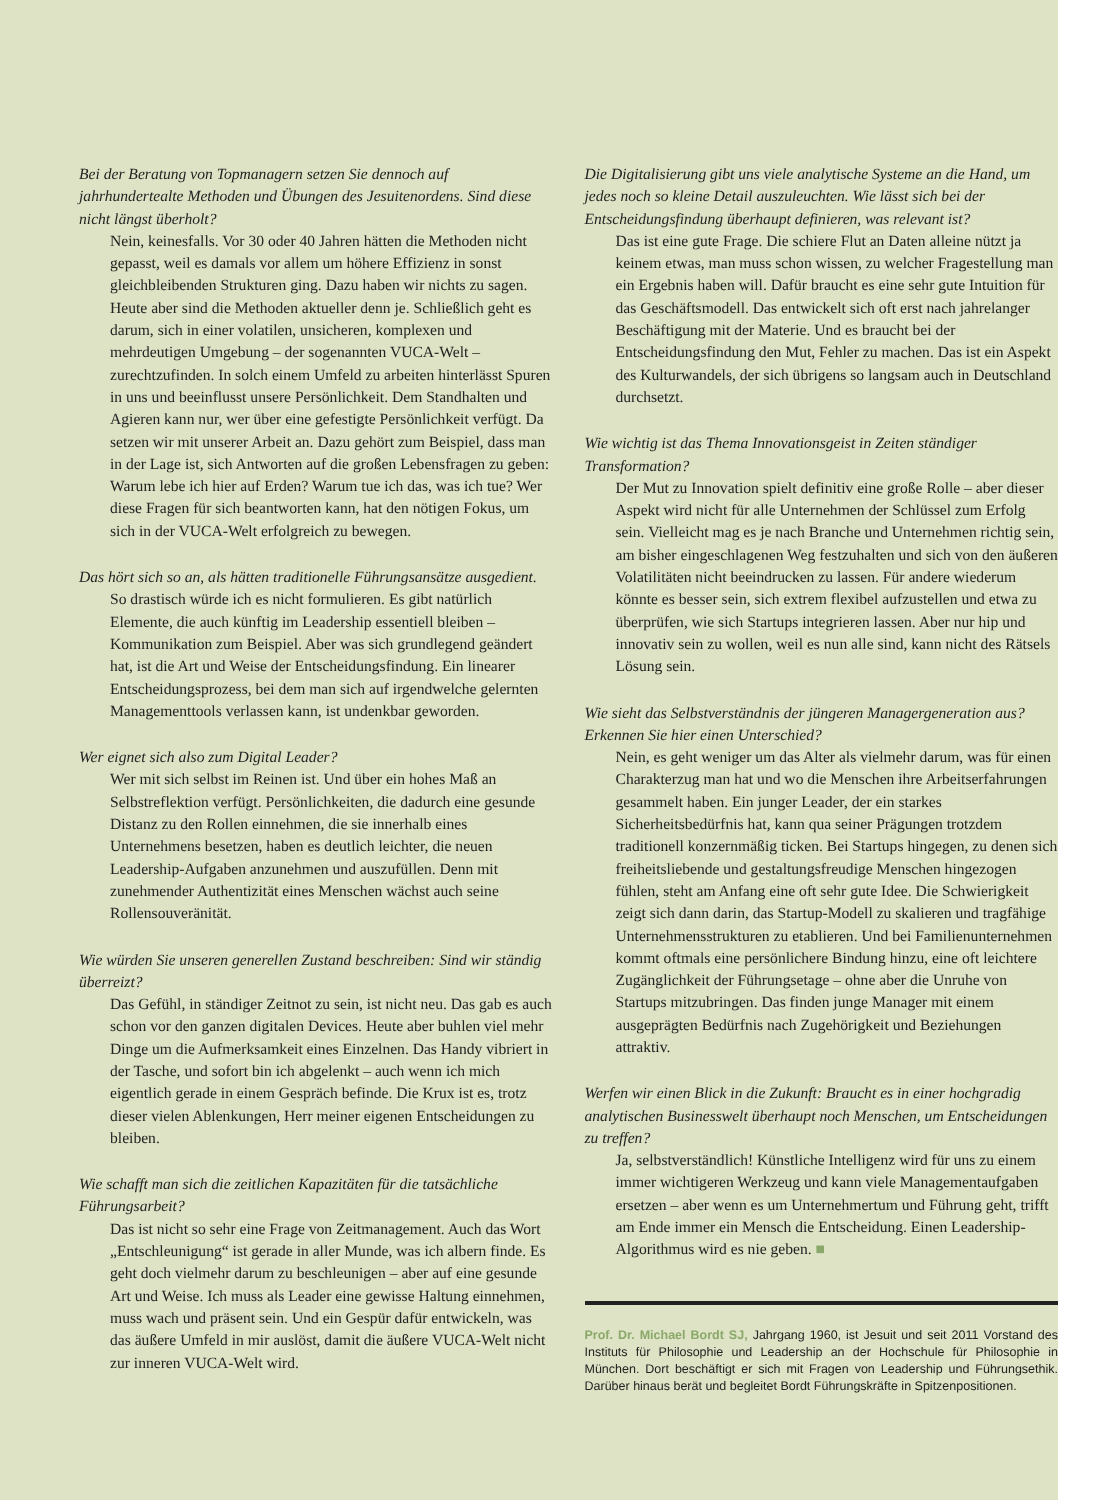Bei der Beratung von Topmanagern setzen Sie dennoch auf jahrhundertealte Methoden und Übungen des Jesuitenordens. Sind diese nicht längst überholt?
Nein, keinesfalls. Vor 30 oder 40 Jahren hätten die Methoden nicht gepasst, weil es damals vor allem um höhere Effizienz in sonst gleichbleibenden Strukturen ging. Dazu haben wir nichts zu sagen. Heute aber sind die Methoden aktueller denn je. Schließlich geht es darum, sich in einer volatilen, unsicheren, komplexen und mehrdeutigen Umgebung – der sogenannten VUCA-Welt – zurechtzufinden. In solch einem Umfeld zu arbeiten hinterlässt Spuren in uns und beeinflusst unsere Persönlichkeit. Dem Standhalten und Agieren kann nur, wer über eine gefestigte Persönlichkeit verfügt. Da setzen wir mit unserer Arbeit an. Dazu gehört zum Beispiel, dass man in der Lage ist, sich Antworten auf die großen Lebensfragen zu geben: Warum lebe ich hier auf Erden? Warum tue ich das, was ich tue? Wer diese Fragen für sich beantworten kann, hat den nötigen Fokus, um sich in der VUCA-Welt erfolgreich zu bewegen.
Das hört sich so an, als hätten traditionelle Führungsansätze ausgedient.
So drastisch würde ich es nicht formulieren. Es gibt natürlich Elemente, die auch künftig im Leadership essentiell bleiben – Kommunikation zum Beispiel. Aber was sich grundlegend geändert hat, ist die Art und Weise der Entscheidungsfindung. Ein linearer Entscheidungsprozess, bei dem man sich auf irgendwelche gelernten Managementtools verlassen kann, ist undenkbar geworden.
Wer eignet sich also zum Digital Leader?
Wer mit sich selbst im Reinen ist. Und über ein hohes Maß an Selbstreflektion verfügt. Persönlichkeiten, die dadurch eine gesunde Distanz zu den Rollen einnehmen, die sie innerhalb eines Unternehmens besetzen, haben es deutlich leichter, die neuen Leadership-Aufgaben anzunehmen und auszufüllen. Denn mit zunehmender Authentizität eines Menschen wächst auch seine Rollensouveränität.
Wie würden Sie unseren generellen Zustand beschreiben: Sind wir ständig überreizt?
Das Gefühl, in ständiger Zeitnot zu sein, ist nicht neu. Das gab es auch schon vor den ganzen digitalen Devices. Heute aber buhlen viel mehr Dinge um die Aufmerksamkeit eines Einzelnen. Das Handy vibriert in der Tasche, und sofort bin ich abgelenkt – auch wenn ich mich eigentlich gerade in einem Gespräch befinde. Die Krux ist es, trotz dieser vielen Ablenkungen, Herr meiner eigenen Entscheidungen zu bleiben.
Wie schafft man sich die zeitlichen Kapazitäten für die tatsächliche Führungsarbeit?
Das ist nicht so sehr eine Frage von Zeitmanagement. Auch das Wort „Entschleunigung“ ist gerade in aller Munde, was ich albern finde. Es geht doch vielmehr darum zu beschleunigen – aber auf eine gesunde Art und Weise. Ich muss als Leader eine gewisse Haltung einnehmen, muss wach und präsent sein. Und ein Gespür dafür entwickeln, was das äußere Umfeld in mir auslöst, damit die äußere VUCA-Welt nicht zur inneren VUCA-Welt wird.
Die Digitalisierung gibt uns viele analytische Systeme an die Hand, um jedes noch so kleine Detail auszuleuchten. Wie lässt sich bei der Entscheidungsfindung überhaupt definieren, was relevant ist?
Das ist eine gute Frage. Die schiere Flut an Daten alleine nützt ja keinem etwas, man muss schon wissen, zu welcher Fragestellung man ein Ergebnis haben will. Dafür braucht es eine sehr gute Intuition für das Geschäftsmodell. Das entwickelt sich oft erst nach jahrelanger Beschäftigung mit der Materie. Und es braucht bei der Entscheidungsfindung den Mut, Fehler zu machen. Das ist ein Aspekt des Kulturwandels, der sich übrigens so langsam auch in Deutschland durchsetzt.
Wie wichtig ist das Thema Innovationsgeist in Zeiten ständiger Transformation?
Der Mut zu Innovation spielt definitiv eine große Rolle – aber dieser Aspekt wird nicht für alle Unternehmen der Schlüssel zum Erfolg sein. Vielleicht mag es je nach Branche und Unternehmen richtig sein, am bisher eingeschlagenen Weg festzuhalten und sich von den äußeren Volatilitäten nicht beeindrucken zu lassen. Für andere wiederum könnte es besser sein, sich extrem flexibel aufzustellen und etwa zu überprüfen, wie sich Startups integrieren lassen. Aber nur hip und innovativ sein zu wollen, weil es nun alle sind, kann nicht des Rätsels Lösung sein.
Wie sieht das Selbstverständnis der jüngeren Managergeneration aus? Erkennen Sie hier einen Unterschied?
Nein, es geht weniger um das Alter als vielmehr darum, was für einen Charakterzug man hat und wo die Menschen ihre Arbeitserfahrungen gesammelt haben. Ein junger Leader, der ein starkes Sicherheitsbedürfnis hat, kann qua seiner Prägungen trotzdem traditionell konzernmäßig ticken. Bei Startups hingegen, zu denen sich freiheitsliebende und gestaltungsfreudige Menschen hingezogen fühlen, steht am Anfang eine oft sehr gute Idee. Die Schwierigkeit zeigt sich dann darin, das Startup-Modell zu skalieren und tragfähige Unternehmensstrukturen zu etablieren. Und bei Familienunternehmen kommt oftmals eine persönlichere Bindung hinzu, eine oft leichtere Zugänglichkeit der Führungsetage – ohne aber die Unruhe von Startups mitzubringen. Das finden junge Manager mit einem ausgeprägten Bedürfnis nach Zugehörigkeit und Beziehungen attraktiv.
Werfen wir einen Blick in die Zukunft: Braucht es in einer hochgradig analytischen Businesswelt überhaupt noch Menschen, um Entscheidungen zu treffen?
Ja, selbstverständlich! Künstliche Intelligenz wird für uns zu einem immer wichtigeren Werkzeug und kann viele Managementaufgaben ersetzen – aber wenn es um Unternehmertum und Führung geht, trifft am Ende immer ein Mensch die Entscheidung. Einen Leadership-Algorithmus wird es nie geben. ■
Prof. Dr. Michael Bordt SJ, Jahrgang 1960, ist Jesuit und seit 2011 Vorstand des Instituts für Philosophie und Leadership an der Hochschule für Philosophie in München. Dort beschäftigt er sich mit Fragen von Leadership und Führungsethik. Darüber hinaus berät und begleitet Bordt Führungskräfte in Spitzenpositionen.